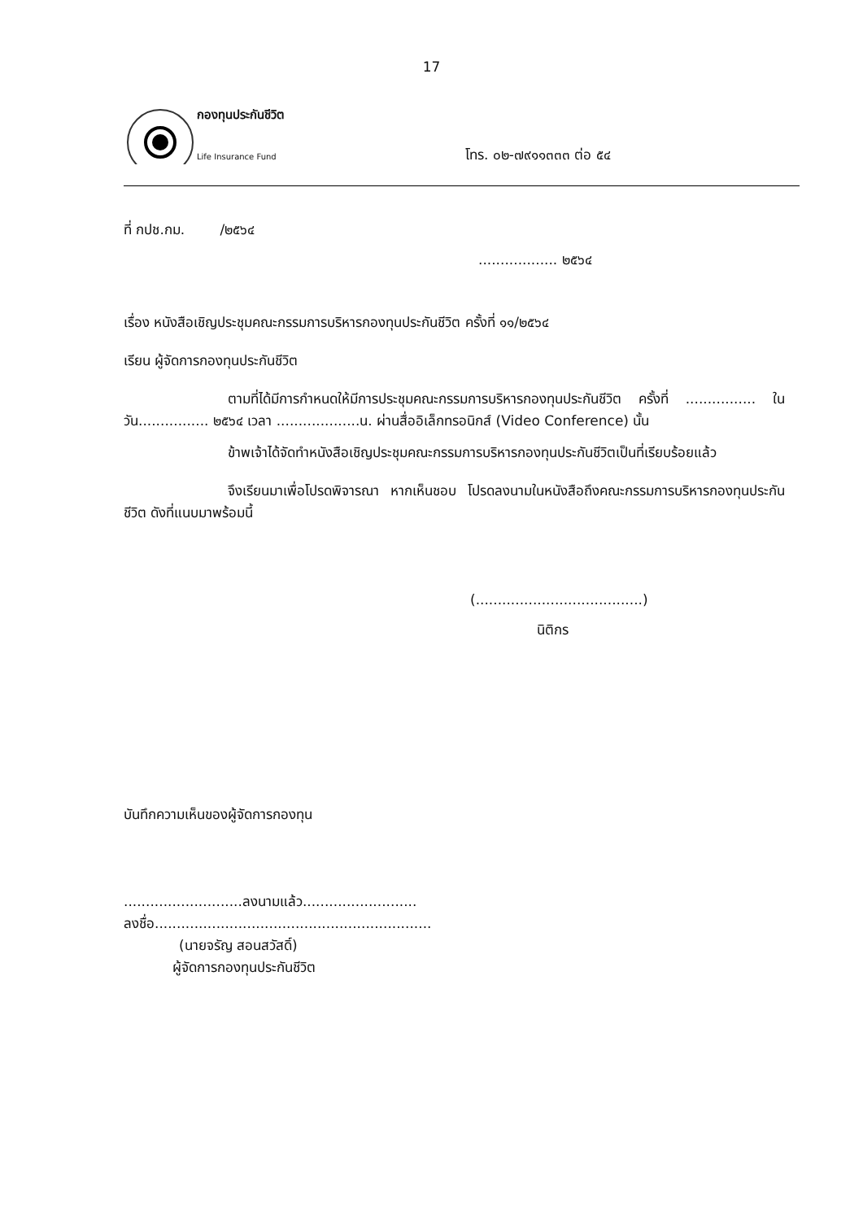17
กองทุนประกันชีวิต
Life Insurance Fund
โทร. ๐๒-๗๙๑๑๓๓๓ ต่อ ๕๔
ที่ กปช.กม. /๒๕๖๔
.................. ๒๕๖๔
เรื่อง หนังสือเชิญประชุมคณะกรรมการบริหารกองทุนประกันชีวิต ครั้งที่ ๑๑/๒๕๖๔
เรียน ผู้จัดการกองทุนประกันชีวิต
ตามที่ได้มีการกำหนดให้มีการประชุมคณะกรรมการบริหารกองทุนประกันชีวิต ครั้งที่ ................ ในวัน................ ๒๕๖๔ เวลา ...................น. ผ่านสื่ออิเล็กทรอนิกส์ (Video Conference) นั้น
ข้าพเจ้าได้จัดทำหนังสือเชิญประชุมคณะกรรมการบริหารกองทุนประกันชีวิตเป็นที่เรียบร้อยแล้ว
จึงเรียนมาเพื่อโปรดพิจารณา หากเห็นชอบ โปรดลงนามในหนังสือถึงคณะกรรมการบริหารกองทุนประกันชีวิต ดังที่แนบมาพร้อมนี้
(......................................)
นิติกร
บันทึกความเห็นของผู้จัดการกองทุน
...........................ลงนามแล้ว..........................
ลงชื่อ...............................................................
(นายจรัญ สอนสวัสดิ์)
ผู้จัดการกองทุนประกันชีวิต